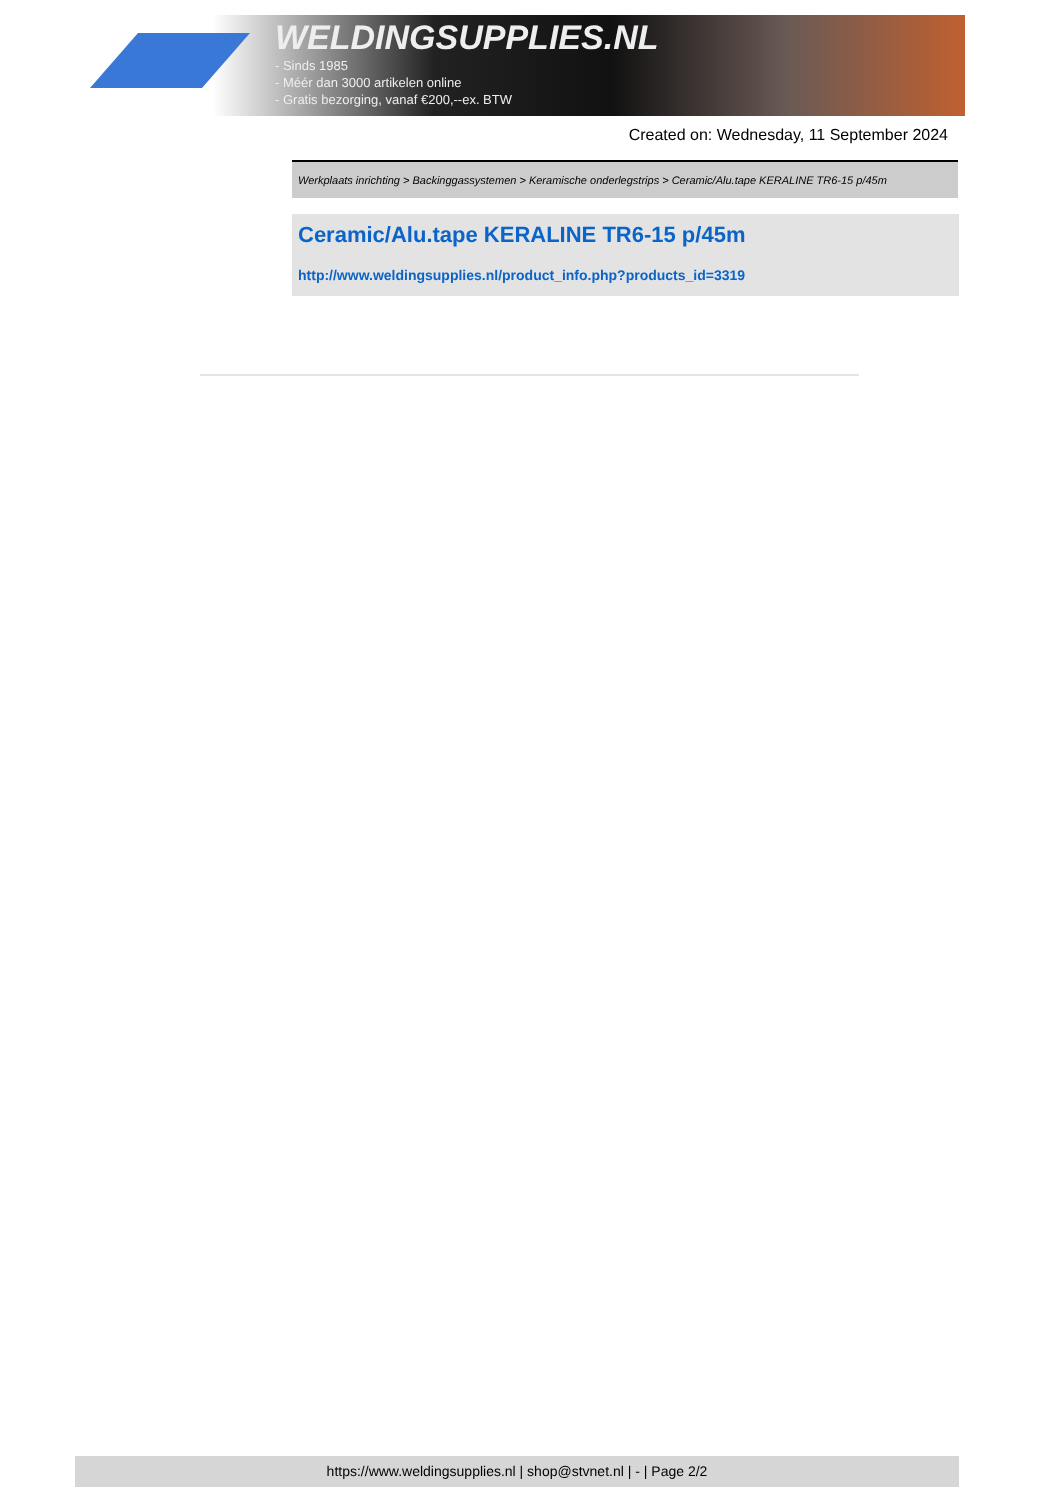WELDINGSUPPLIES.NL
- Sinds 1985
- Méér dan 3000 artikelen online
- Gratis bezorging, vanaf €200,--ex. BTW
Created on: Wednesday, 11 September 2024
Werkplaats inrichting > Backinggassystemen > Keramische onderlegstrips > Ceramic/Alu.tape KERALINE TR6-15 p/45m
Ceramic/Alu.tape KERALINE TR6-15 p/45m
http://www.weldingsupplies.nl/product_info.php?products_id=3319
https://www.weldingsupplies.nl | shop@stvnet.nl | - | Page 2/2